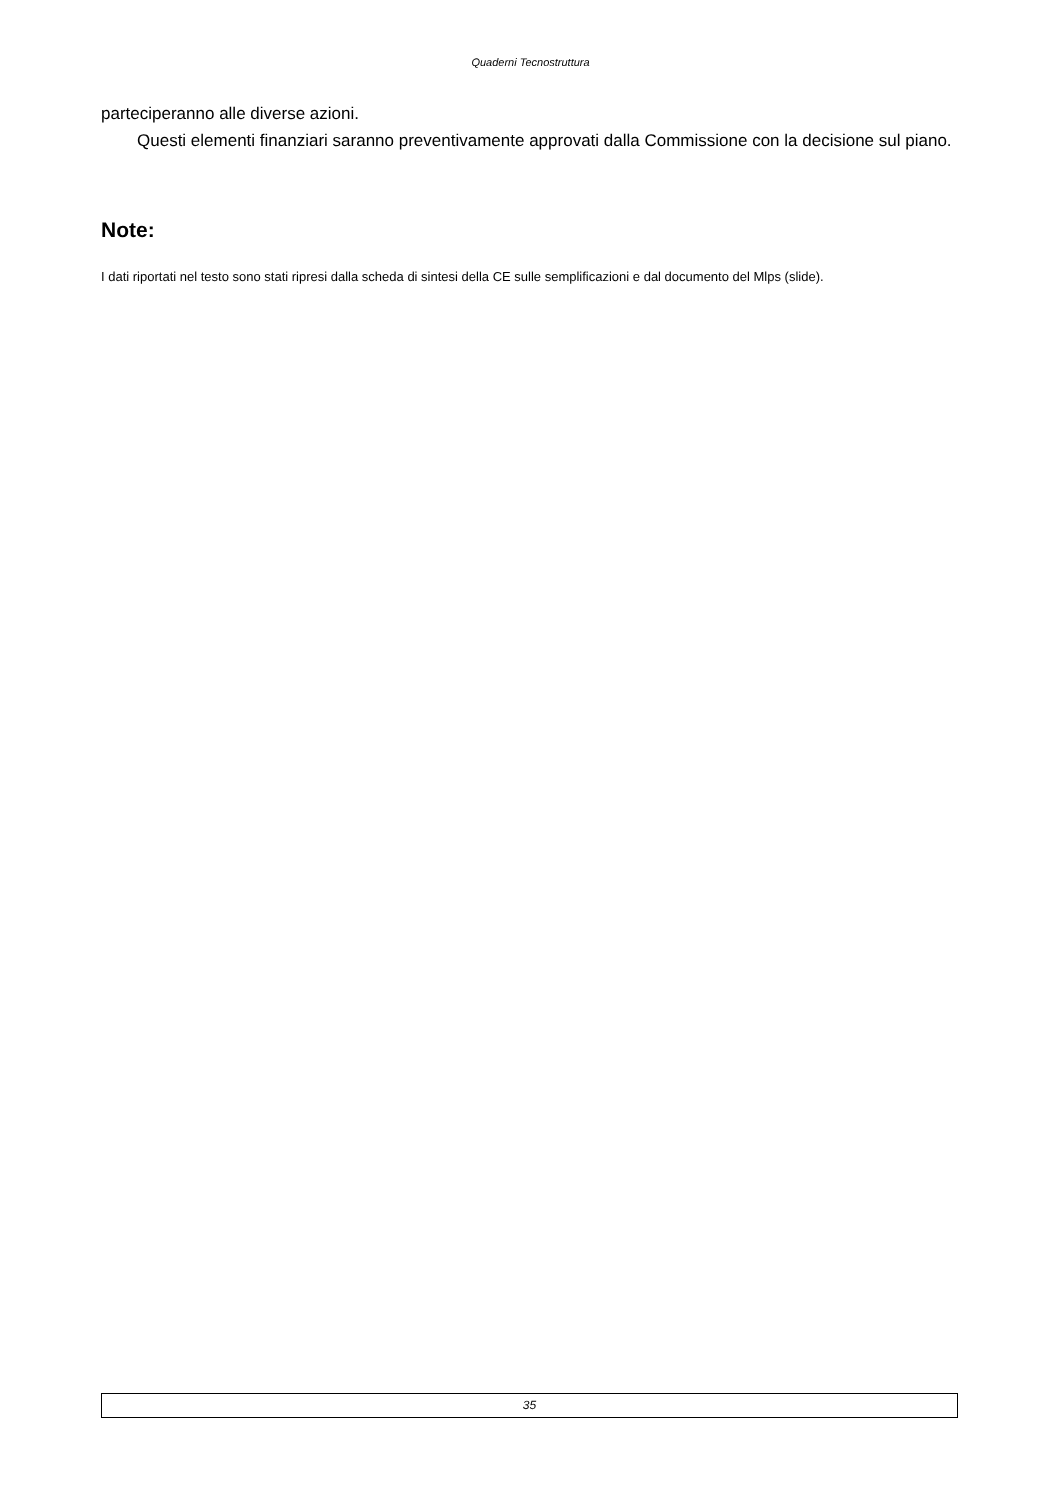Quaderni Tecnostruttura
parteciperanno alle diverse azioni.
Questi elementi finanziari saranno preventivamente approvati dalla Commissione con la decisione sul piano.
Note:
I dati riportati nel testo sono stati ripresi dalla scheda di sintesi della CE sulle semplificazioni e dal documento del Mlps (slide).
35